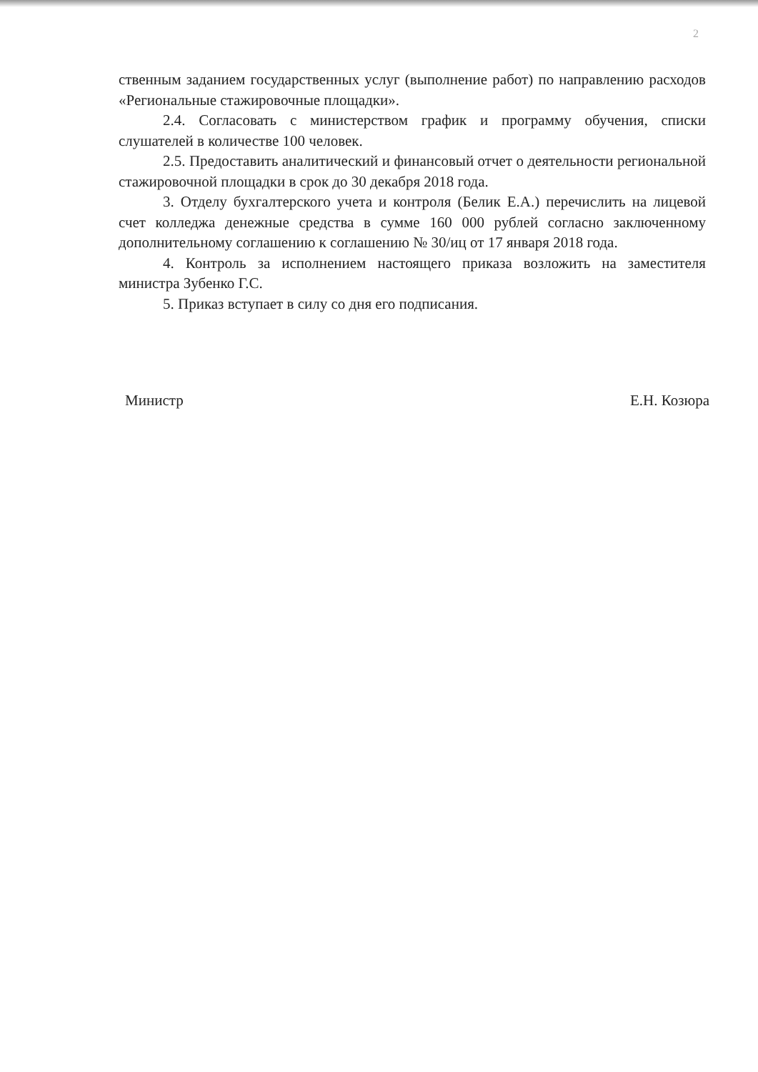2
ственным заданием государственных услуг (выполнение работ) по направлению расходов «Региональные стажировочные площадки».
2.4. Согласовать с министерством график и программу обучения, списки слушателей в количестве 100 человек.
2.5. Предоставить аналитический и финансовый отчет о деятельности региональной стажировочной площадки в срок до 30 декабря 2018 года.
3. Отделу бухгалтерского учета и контроля (Белик Е.А.) перечислить на лицевой счет колледжа денежные средства в сумме 160 000 рублей согласно заключенному дополнительному соглашению к соглашению № 30/иц от 17 января 2018 года.
4. Контроль за исполнением настоящего приказа возложить на заместителя министра Зубенко Г.С.
5. Приказ вступает в силу со дня его подписания.
Министр Е.Н. Козюра